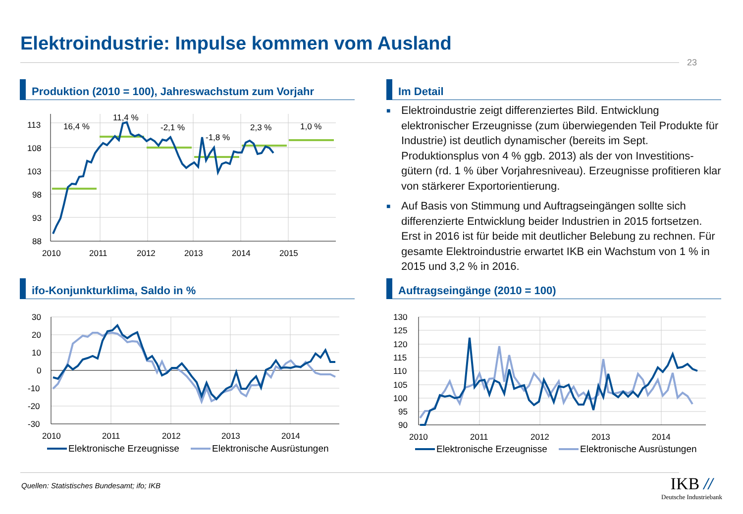Elektroindustrie: Impulse kommen vom Ausland
23
Produktion (2010 = 100), Jahreswachstum zum Vorjahr Im Detail
■ Elektroindustrie zeigt differenziertes Bild. Entwicklung elektronischer Erzeugnisse (zum überwiegenden Teil Produkte für Industrie) ist deutlich dynamischer (bereits im Sept. Produktionsplus von 4 % ggb. 2013) als der von Investitions-gütern (rd. 1 % über Vorjahresniveau). Erzeugnisse profitieren klar von stärkerer Exportorientierung.
■ Auf Basis von Stimmung und Auftragseingängen sollte sich differenzierte Entwicklung beider Industrien in 2015 fortsetzen. Erst in 2016 ist für beide mit deutlicher Belebung zu rechnen. Für gesamte Elektroindustrie erwartet IKB ein Wachstum von 1 % in 2015 und 3,2 % in 2016.
113
108
103
98
93
88
2010
2011
2012
2013
2014
2015
16,4 %
11,4 %
-2,1 %
-1,8 %
2,3 %
1,0 %
ifo-Konjunkturklima, Saldo in % Auftragseingänge (2010 = 100)
30
20
10
0
-10
-20
-30
2010
2011
2012
2013
2014
Elektronische Erzeugnisse
Elektronische Ausrüstungen
130
125
120
115
110
105
100
95
90
2010
2011
2012
2013
2014
Elektronische Erzeugnisse
Elektronische Ausrüstungen
Quellen: Statistisches Bundesamt; ifo; IKB
IKB //
Deutsche Industriebank